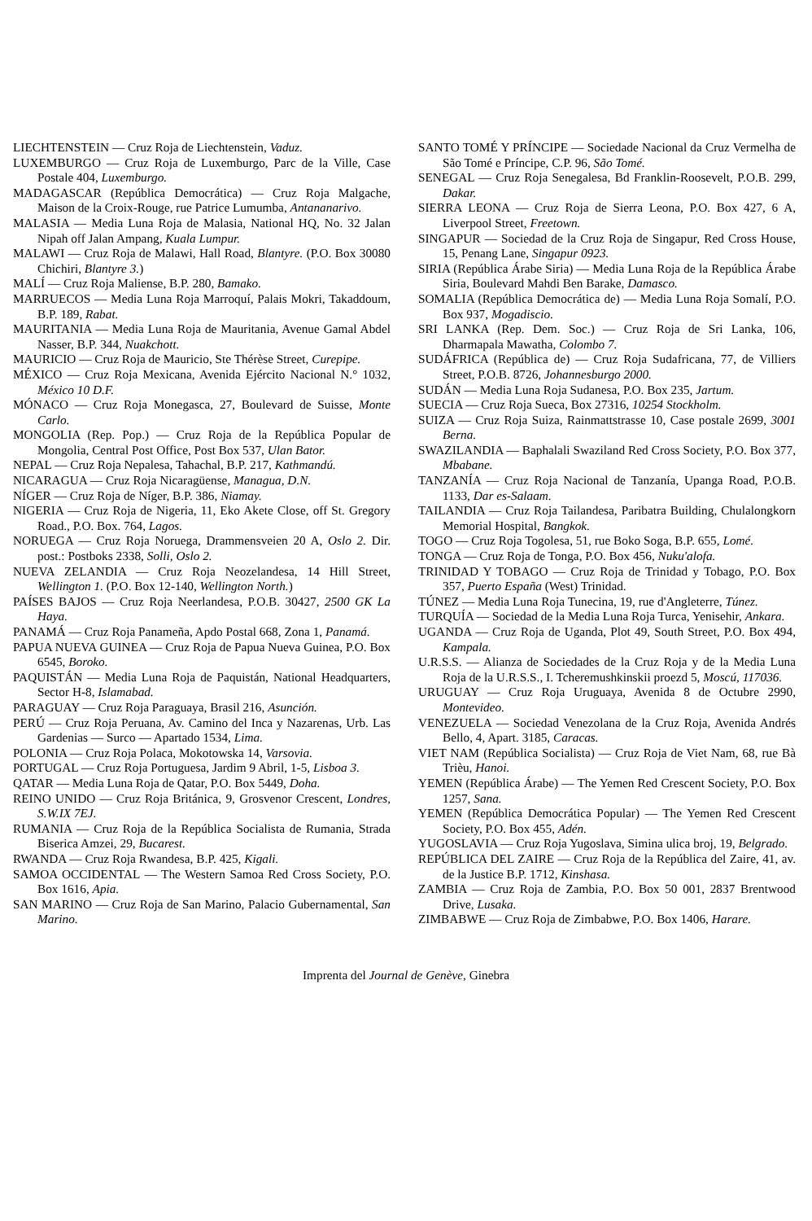LIECHTENSTEIN — Cruz Roja de Liechtenstein, Vaduz.
LUXEMBURGO — Cruz Roja de Luxemburgo, Parc de la Ville, Case Postale 404, Luxemburgo.
MADAGASCAR (República Democrática) — Cruz Roja Malgache, Maison de la Croix-Rouge, rue Patrice Lumumba, Antananarivo.
MALASIA — Media Luna Roja de Malasia, National HQ, No. 32 Jalan Nipah off Jalan Ampang, Kuala Lumpur.
MALAWI — Cruz Roja de Malawi, Hall Road, Blantyre. (P.O. Box 30080 Chichiri, Blantyre 3.)
MALÍ — Cruz Roja Maliense, B.P. 280, Bamako.
MARRUECOS — Media Luna Roja Marroquí, Palais Mokri, Takaddoum, B.P. 189, Rabat.
MAURITANIA — Media Luna Roja de Mauritania, Avenue Gamal Abdel Nasser, B.P. 344, Nuakchott.
MAURICIO — Cruz Roja de Mauricio, Ste Thérèse Street, Curepipe.
MÉXICO — Cruz Roja Mexicana, Avenida Ejército Nacional N.° 1032, México 10 D.F.
MÓNACO — Cruz Roja Monegasca, 27, Boulevard de Suisse, Monte Carlo.
MONGOLIA (Rep. Pop.) — Cruz Roja de la República Popular de Mongolia, Central Post Office, Post Box 537, Ulan Bator.
NEPAL — Cruz Roja Nepalesa, Tahachal, B.P. 217, Kathmandú.
NICARAGUA — Cruz Roja Nicaragüense, Managua, D.N.
NÍGER — Cruz Roja de Níger, B.P. 386, Niamay.
NIGERIA — Cruz Roja de Nigeria, 11, Eko Akete Close, off St. Gregory Road., P.O. Box. 764, Lagos.
NORUEGA — Cruz Roja Noruega, Drammensveien 20 A, Oslo 2. Dir. post.: Postboks 2338, Solli, Oslo 2.
NUEVA ZELANDIA — Cruz Roja Neozelandesa, 14 Hill Street, Wellington 1. (P.O. Box 12-140, Wellington North.)
PAÍSES BAJOS — Cruz Roja Neerlandesa, P.O.B. 30427, 2500 GK La Haya.
PANAMÁ — Cruz Roja Panameña, Apdo Postal 668, Zona 1, Panamá.
PAPUA NUEVA GUINEA — Cruz Roja de Papua Nueva Guinea, P.O. Box 6545, Boroko.
PAQUISTÁN — Media Luna Roja de Paquistán, National Headquarters, Sector H-8, Islamabad.
PARAGUAY — Cruz Roja Paraguaya, Brasil 216, Asunción.
PERÚ — Cruz Roja Peruana, Av. Camino del Inca y Nazarenas, Urb. Las Gardenias — Surco — Apartado 1534, Lima.
POLONIA — Cruz Roja Polaca, Mokotowska 14, Varsovia.
PORTUGAL — Cruz Roja Portuguesa, Jardim 9 Abril, 1-5, Lisboa 3.
QATAR — Media Luna Roja de Qatar, P.O. Box 5449, Doha.
REINO UNIDO — Cruz Roja Británica, 9, Grosvenor Crescent, Londres, S.W.IX 7EJ.
RUMANIA — Cruz Roja de la República Socialista de Rumania, Strada Biserica Amzei, 29, Bucarest.
RWANDA — Cruz Roja Rwandesa, B.P. 425, Kigali.
SAMOA OCCIDENTAL — The Western Samoa Red Cross Society, P.O. Box 1616, Apia.
SAN MARINO — Cruz Roja de San Marino, Palacio Gubernamental, San Marino.
SANTO TOMÉ Y PRÍNCIPE — Sociedade Nacional da Cruz Vermelha de São Tomé e Príncipe, C.P. 96, São Tomé.
SENEGAL — Cruz Roja Senegalesa, Bd Franklin-Roosevelt, P.O.B. 299, Dakar.
SIERRA LEONA — Cruz Roja de Sierra Leona, P.O. Box 427, 6 A, Liverpool Street, Freetown.
SINGAPUR — Sociedad de la Cruz Roja de Singapur, Red Cross House, 15, Penang Lane, Singapur 0923.
SIRIA (República Árabe Siria) — Media Luna Roja de la República Árabe Siria, Boulevard Mahdi Ben Barake, Damasco.
SOMALIA (República Democrática de) — Media Luna Roja Somalí, P.O. Box 937, Mogadiscio.
SRI LANKA (Rep. Dem. Soc.) — Cruz Roja de Sri Lanka, 106, Dharmapala Mawatha, Colombo 7.
SUDÁFRICA (República de) — Cruz Roja Sudafricana, 77, de Villiers Street, P.O.B. 8726, Johannesburgo 2000.
SUDÁN — Media Luna Roja Sudanesa, P.O. Box 235, Jartum.
SUECIA — Cruz Roja Sueca, Box 27316, 10254 Stockholm.
SUIZA — Cruz Roja Suiza, Rainmattstrasse 10, Case postale 2699, 3001 Berna.
SWAZILANDIA — Baphalali Swaziland Red Cross Society, P.O. Box 377, Mbabane.
TANZANÍA — Cruz Roja Nacional de Tanzanía, Upanga Road, P.O.B. 1133, Dar es-Salaam.
TAILANDIA — Cruz Roja Tailandesa, Paribatra Building, Chulalongkorn Memorial Hospital, Bangkok.
TOGO — Cruz Roja Togolesa, 51, rue Boko Soga, B.P. 655, Lomé.
TONGA — Cruz Roja de Tonga, P.O. Box 456, Nuku'alofa.
TRINIDAD Y TOBAGO — Cruz Roja de Trinidad y Tobago, P.O. Box 357, Puerto España (West) Trinidad.
TÚNEZ — Media Luna Roja Tunecina, 19, rue d'Angleterre, Túnez.
TURQUÍA — Sociedad de la Media Luna Roja Turca, Yenisehir, Ankara.
UGANDA — Cruz Roja de Uganda, Plot 49, South Street, P.O. Box 494, Kampala.
U.R.S.S. — Alianza de Sociedades de la Cruz Roja y de la Media Luna Roja de la U.R.S.S., I. Tcheremushkinskii proezd 5, Moscú, 117036.
URUGUAY — Cruz Roja Uruguaya, Avenida 8 de Octubre 2990, Montevideo.
VENEZUELA — Sociedad Venezolana de la Cruz Roja, Avenida Andrés Bello, 4, Apart. 3185, Caracas.
VIET NAM (República Socialista) — Cruz Roja de Viet Nam, 68, rue Bà Trièu, Hanoi.
YEMEN (República Árabe) — The Yemen Red Crescent Society, P.O. Box 1257, Sana.
YEMEN (República Democrática Popular) — The Yemen Red Crescent Society, P.O. Box 455, Adén.
YUGOSLAVIA — Cruz Roja Yugoslava, Simina ulica broj, 19, Belgrado.
REPÚBLICA DEL ZAIRE — Cruz Roja de la República del Zaire, 41, av. de la Justice B.P. 1712, Kinshasa.
ZAMBIA — Cruz Roja de Zambia, P.O. Box 50 001, 2837 Brentwood Drive, Lusaka.
ZIMBABWE — Cruz Roja de Zimbabwe, P.O. Box 1406, Harare.
Imprenta del Journal de Genève, Ginebra